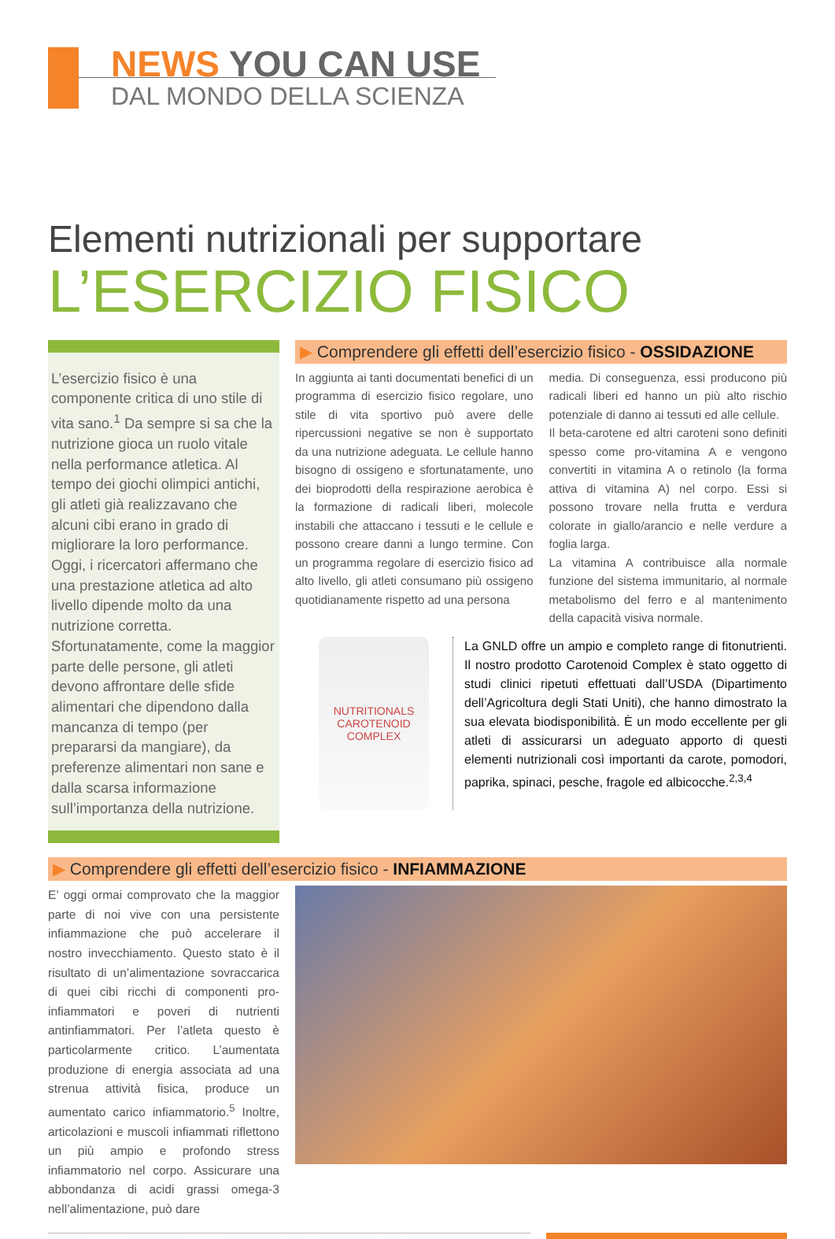NEWS YOU CAN USE
DAL MONDO DELLA SCIENZA
Elementi nutrizionali per supportare
L’ESERCIZIO FISICO
L’esercizio fisico è una componente critica di uno stile di vita sano.<sup>1</sup> Da sempre si sa che la nutrizione gioca un ruolo vitale nella performance atletica. Al tempo dei giochi olimpici antichi, gli atleti già realizzavano che alcuni cibi erano in grado di migliorare la loro performance. Oggi, i ricercatori affermano che una prestazione atletica ad alto livello dipende molto da una nutrizione corretta. Sfortunatamente, come la maggior parte delle persone, gli atleti devono affrontare delle sfide alimentari che dipendono dalla mancanza di tempo (per prepararsi da mangiare), da preferenze alimentari non sane e dalla scarsa informazione sull’importanza della nutrizione.
▶ Comprendere gli effetti dell’esercizio fisico - OSSIDAZIONE
In aggiunta ai tanti documentati benefici di un programma di esercizio fisico regolare, uno stile di vita sportivo può avere delle ripercussioni negative se non è supportato da una nutrizione adeguata. Le cellule hanno bisogno di ossigeno e sfortunatamente, uno dei bioprodotti della respirazione aerobica è la formazione di radicali liberi, molecole instabili che attaccano i tessuti e le cellule e possono creare danni a lungo termine. Con un programma regolare di esercizio fisico ad alto livello, gli atleti consumano più ossigeno quotidianamente rispetto ad una persona
media. Di conseguenza, essi producono più radicali liberi ed hanno un più alto rischio potenziale di danno ai tessuti ed alle cellule.
Il beta-carotene ed altri caroteni sono definiti spesso come pro-vitamina A e vengono convertiti in vitamina A o retinolo (la forma attiva di vitamina A) nel corpo. Essi si possono trovare nella frutta e verdura colorate in giallo/arancio e nelle verdure a foglia larga.
La vitamina A contribuisce alla normale funzione del sistema immunitario, al normale metabolismo del ferro e al mantenimento della capacità visiva normale.
NUTRITIONALS
CAROTENOID COMPLEX
La GNLD offre un ampio e completo range di fitonutrienti. Il nostro prodotto Carotenoid Complex è stato oggetto di studi clinici ripetuti effettuati dall’USDA (Dipartimento dell’Agricoltura degli Stati Uniti), che hanno dimostrato la sua elevata biodisponibilità. È un modo eccellente per gli atleti di assicurarsi un adeguato apporto di questi elementi nutrizionali così importanti da carote, pomodori, paprika, spinaci, pesche, fragole ed albicocche.<sup>2,3,4</sup>
▶ Comprendere gli effetti dell’esercizio fisico - INFIAMMAZIONE
E’ oggi ormai comprovato che la maggior parte di noi vive con una persistente infiammazione che può accelerare il nostro invecchiamento. Questo stato è il risultato di un’alimentazione sovraccarica di quei cibi ricchi di componenti pro-infiammatori e poveri di nutrienti antinfiammatori. Per l’atleta questo è particolarmente critico. L’aumentata produzione di energia associata ad una strenua attività fisica, produce un aumentato carico infiammatorio.<sup>5</sup> Inoltre, articolazioni e muscoli infiammati riflettono un più ampio e profondo stress infiammatorio nel corpo. Assicurare una abbondanza di acidi grassi omega-3 nell’alimentazione, può dare